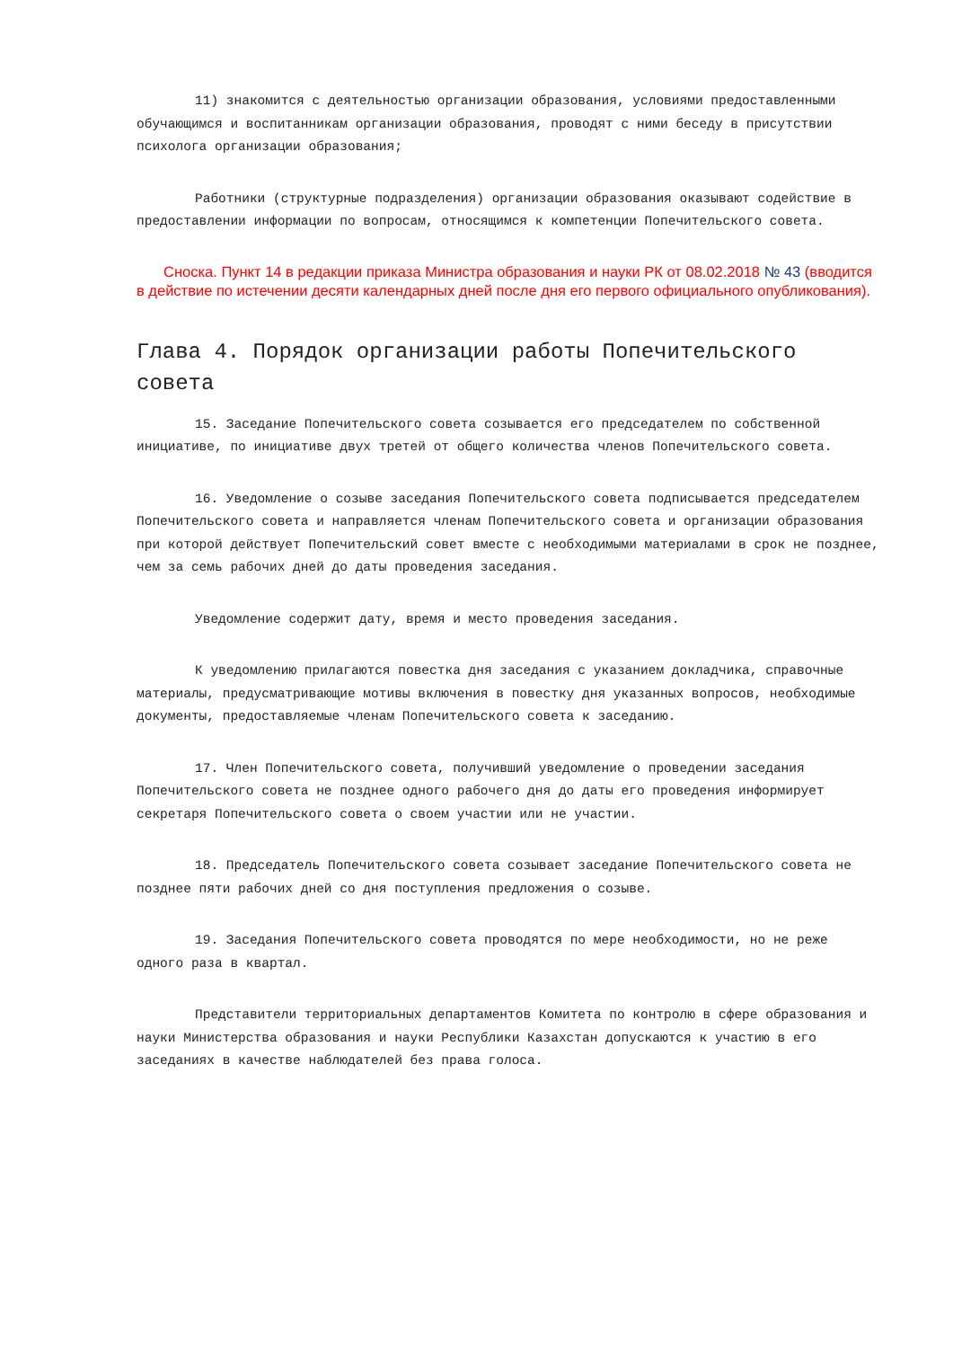11) знакомится с деятельностью организации образования, условиями предоставленными обучающимся и воспитанникам организации образования, проводят с ними беседу в присутствии психолога организации образования;
Работники (структурные подразделения) организации образования оказывают содействие в предоставлении информации по вопросам, относящимся к компетенции Попечительского совета.
Сноска. Пункт 14 в редакции приказа Министра образования и науки РК от 08.02.2018 № 43 (вводится в действие по истечении десяти календарных дней после дня его первого официального опубликования).
Глава 4. Порядок организации работы Попечительского совета
15. Заседание Попечительского совета созывается его председателем по собственной инициативе, по инициативе двух третей от общего количества членов Попечительского совета.
16. Уведомление о созыве заседания Попечительского совета подписывается председателем Попечительского совета и направляется членам Попечительского совета и организации образования при которой действует Попечительский совет вместе с необходимыми материалами в срок не позднее, чем за семь рабочих дней до даты проведения заседания.
Уведомление содержит дату, время и место проведения заседания.
К уведомлению прилагаются повестка дня заседания с указанием докладчика, справочные материалы, предусматривающие мотивы включения в повестку дня указанных вопросов, необходимые документы, предоставляемые членам Попечительского совета к заседанию.
17. Член Попечительского совета, получивший уведомление о проведении заседания Попечительского совета не позднее одного рабочего дня до даты его проведения информирует секретаря Попечительского совета о своем участии или не участии.
18. Председатель Попечительского совета созывает заседание Попечительского совета не позднее пяти рабочих дней со дня поступления предложения о созыве.
19. Заседания Попечительского совета проводятся по мере необходимости, но не реже одного раза в квартал.
Представители территориальных департаментов Комитета по контролю в сфере образования и науки Министерства образования и науки Республики Казахстан допускаются к участию в его заседаниях в качестве наблюдателей без права голоса.